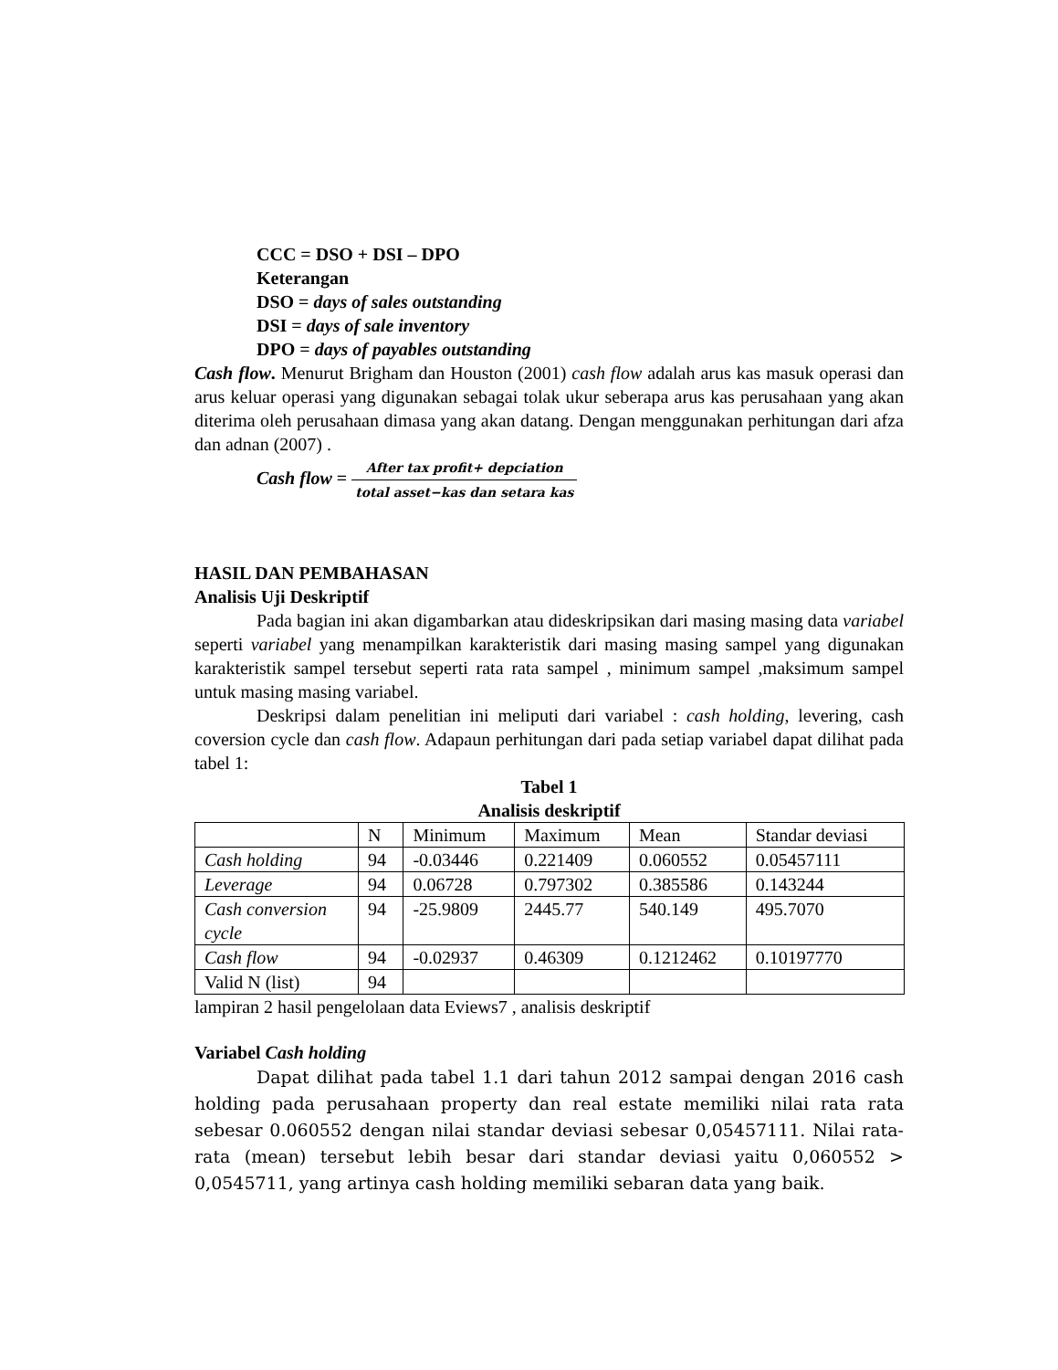CCC = DSO + DSI – DPO
Keterangan
DSO = days of sales outstanding
DSI = days of sale inventory
DPO = days of payables outstanding
Cash flow. Menurut Brigham dan Houston (2001) cash flow adalah arus kas masuk operasi dan arus keluar operasi yang digunakan sebagai tolak ukur seberapa arus kas perusahaan yang akan diterima oleh perusahaan dimasa yang akan datang. Dengan menggunakan perhitungan dari afza dan adnan (2007) .
Cash flow = After tax profit+ depciation total asset−kas dan setara kas
HASIL DAN PEMBAHASAN
Analisis Uji Deskriptif
Pada bagian ini akan digambarkan atau dideskripsikan dari masing masing data variabel seperti variabel yang menampilkan karakteristik dari masing masing sampel yang digunakan karakteristik sampel tersebut seperti rata rata sampel , minimum sampel ,maksimum sampel untuk masing masing variabel.
Deskripsi dalam penelitian ini meliputi dari variabel : cash holding, levering, cash coversion cycle dan cash flow. Adapaun perhitungan dari pada setiap variabel dapat dilihat pada tabel 1:
Tabel 1
Analisis deskriptif
| | N | Minimum | Maximum | Mean | Standar deviasi |
| Cash holding | 94 | -0.03446 | 0.221409 | 0.060552 | 0.05457111 |
| Leverage | 94 | 0.06728 | 0.797302 | 0.385586 | 0.143244 |
| Cash conversion cycle | 94 | -25.9809 | 2445.77 | 540.149 | 495.7070 |
| Cash flow | 94 | -0.02937 | 0.46309 | 0.1212462 | 0.10197770 |
| Valid N (list) | 94 | | | | |
lampiran 2 hasil pengelolaan data Eviews7 , analisis deskriptif
Variabel Cash holding
Dapat dilihat pada tabel 1.1 dari tahun 2012 sampai dengan 2016 cash holding pada perusahaan property dan real estate memiliki nilai rata rata sebesar 0.060552 dengan nilai standar deviasi sebesar 0,05457111. Nilai rata-rata (mean) tersebut lebih besar dari standar deviasi yaitu 0,060552 > 0,0545711, yang artinya cash holding memiliki sebaran data yang baik.